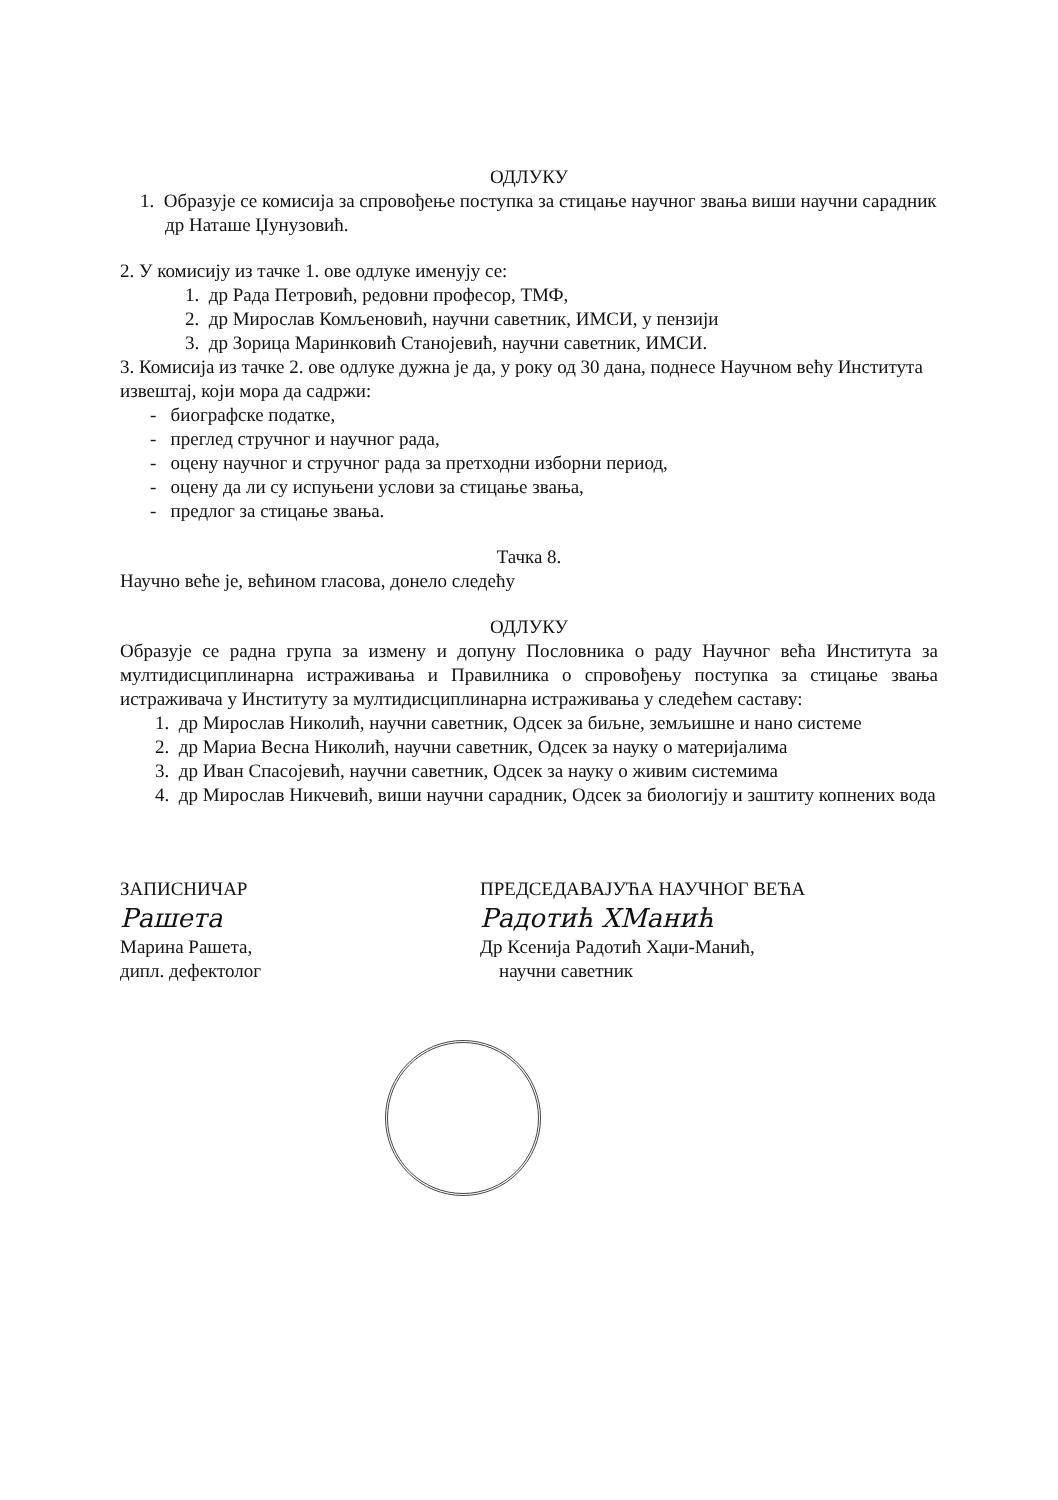ОДЛУКУ
1. Образује се комисија за спровођење поступка за стицање научног звања виши научни сарадник др Наташе Џунузовић.
2. У комисију из тачке 1. ове одлуке именују се:
1. др Рада Петровић, редовни професор, ТМФ,
2. др Мирослав Комљеновић, научни саветник, ИМСИ, у пензији
3. др Зорица Маринковић Станојевић, научни саветник, ИМСИ.
3. Комисија из тачке 2. ове одлуке дужна је да, у року од 30 дана, поднесе Научном већу Института извештај, који мора да садржи:
- биографске податке,
- преглед стручног и научног рада,
- оцену научног и стручног рада за претходни изборни период,
- оцену да ли су испуњени услови за стицање звања,
- предлог за стицање звања.
Тачка 8.
Научно веће је, већином гласова, донело следећу
ОДЛУКУ
Образује се радна група за измену и допуну Пословника о раду Научног већа Института за мултидисциплинарна истраживања и Правилника о спровођењу поступка за стицање звања истраживача у Институту за мултидисциплинарна истраживања у следећем саставу:
1. др Мирослав Николић, научни саветник, Одсек за биљне, земљишне и нано системе
2. др Мариа Весна Николић, научни саветник, Одсек за науку о материјалима
3. др Иван Спасојевић, научни саветник, Одсек за науку о живим системима
4. др Мирослав Никчевић, виши научни сарадник, Одсек за биологију и заштиту копнених вода
ЗАПИСНИЧАР
Рашета
Марина Рашета,
дипл. дефектолог
ПРЕДСЕДАВАЈУЋА НАУЧНОГ ВЕЋА
Радотић ХМанић
Др Ксенија Радотић Хаџи-Манић,
научни саветник